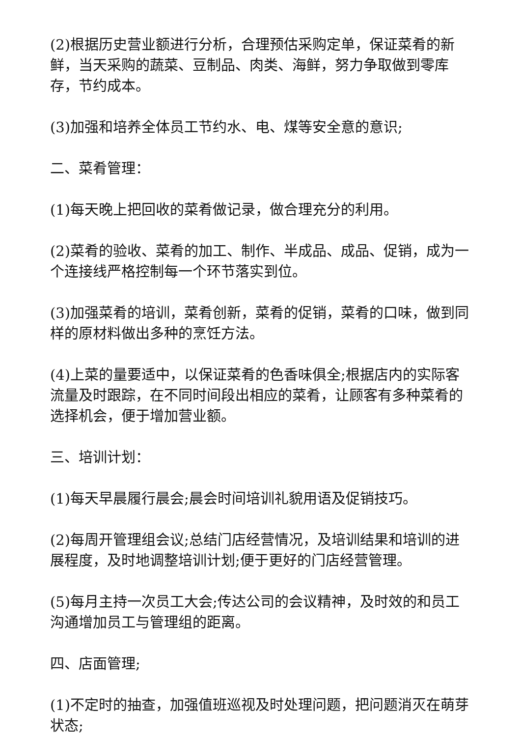(2)根据历史营业额进行分析，合理预估采购定单，保证菜肴的新鲜，当天采购的蔬菜、豆制品、肉类、海鲜，努力争取做到零库存，节约成本。
(3)加强和培养全体员工节约水、电、煤等安全意的意识;
二、菜肴管理：
(1)每天晚上把回收的菜肴做记录，做合理充分的利用。
(2)菜肴的验收、菜肴的加工、制作、半成品、成品、促销，成为一个连接线严格控制每一个环节落实到位。
(3)加强菜肴的培训，菜肴创新，菜肴的促销，菜肴的口味，做到同样的原材料做出多种的烹饪方法。
(4)上菜的量要适中，以保证菜肴的色香味俱全;根据店内的实际客流量及时跟踪，在不同时间段出相应的菜肴，让顾客有多种菜肴的选择机会，便于增加营业额。
三、培训计划：
(1)每天早晨履行晨会;晨会时间培训礼貌用语及促销技巧。
(2)每周开管理组会议;总结门店经营情况，及培训结果和培训的进展程度，及时地调整培训计划;便于更好的门店经营管理。
(5)每月主持一次员工大会;传达公司的会议精神，及时效的和员工沟通增加员工与管理组的距离。
四、店面管理;
(1)不定时的抽查，加强值班巡视及时处理问题，把问题消灭在萌芽状态;